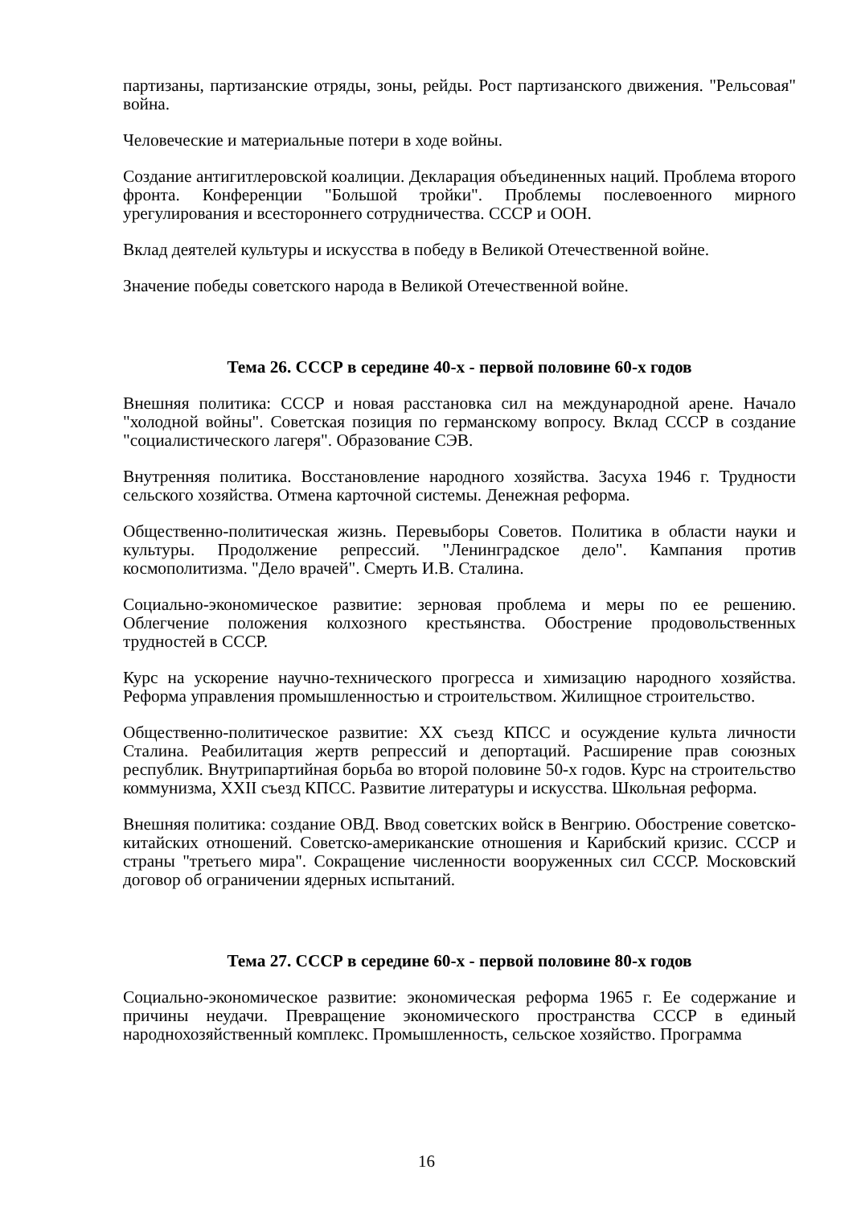партизаны, партизанские отряды, зоны, рейды. Рост партизанского движения. "Рельсовая" война.
Человеческие и материальные потери в ходе войны.
Создание антигитлеровской коалиции. Декларация объединенных наций. Проблема второго фронта. Конференции "Большой тройки". Проблемы послевоенного мирного урегулирования и всестороннего сотрудничества. СССР и ООН.
Вклад деятелей культуры и искусства в победу в Великой Отечественной войне.
Значение победы советского народа в Великой Отечественной войне.
Тема 26. СССР в середине 40-х - первой половине 60-х годов
Внешняя политика: СССР и новая расстановка сил на международной арене. Начало "холодной войны". Советская позиция по германскому вопросу. Вклад СССР в создание "социалистического лагеря". Образование СЭВ.
Внутренняя политика. Восстановление народного хозяйства. Засуха 1946 г. Трудности сельского хозяйства. Отмена карточной системы. Денежная реформа.
Общественно-политическая жизнь. Перевыборы Советов. Политика в области науки и культуры. Продолжение репрессий. "Ленинградское дело". Кампания против космополитизма. "Дело врачей". Смерть И.В. Сталина.
Социально-экономическое развитие: зерновая проблема и меры по ее решению. Облегчение положения колхозного крестьянства. Обострение продовольственных трудностей в СССР.
Курс на ускорение научно-технического прогресса и химизацию народного хозяйства. Реформа управления промышленностью и строительством. Жилищное строительство.
Общественно-политическое развитие: XX съезд КПСС и осуждение культа личности Сталина. Реабилитация жертв репрессий и депортаций. Расширение прав союзных республик. Внутрипартийная борьба во второй половине 50-х годов. Курс на строительство коммунизма, XXII съезд КПСС. Развитие литературы и искусства. Школьная реформа.
Внешняя политика: создание ОВД. Ввод советских войск в Венгрию. Обострение советско-китайских отношений. Советско-американские отношения и Карибский кризис. СССР и страны "третьего мира". Сокращение численности вооруженных сил СССР. Московский договор об ограничении ядерных испытаний.
Тема 27. СССР в середине 60-х - первой половине 80-х годов
Социально-экономическое развитие: экономическая реформа 1965 г. Ее содержание и причины неудачи. Превращение экономического пространства СССР в единый народнохозяйственный комплекс. Промышленность, сельское хозяйство. Программа
16